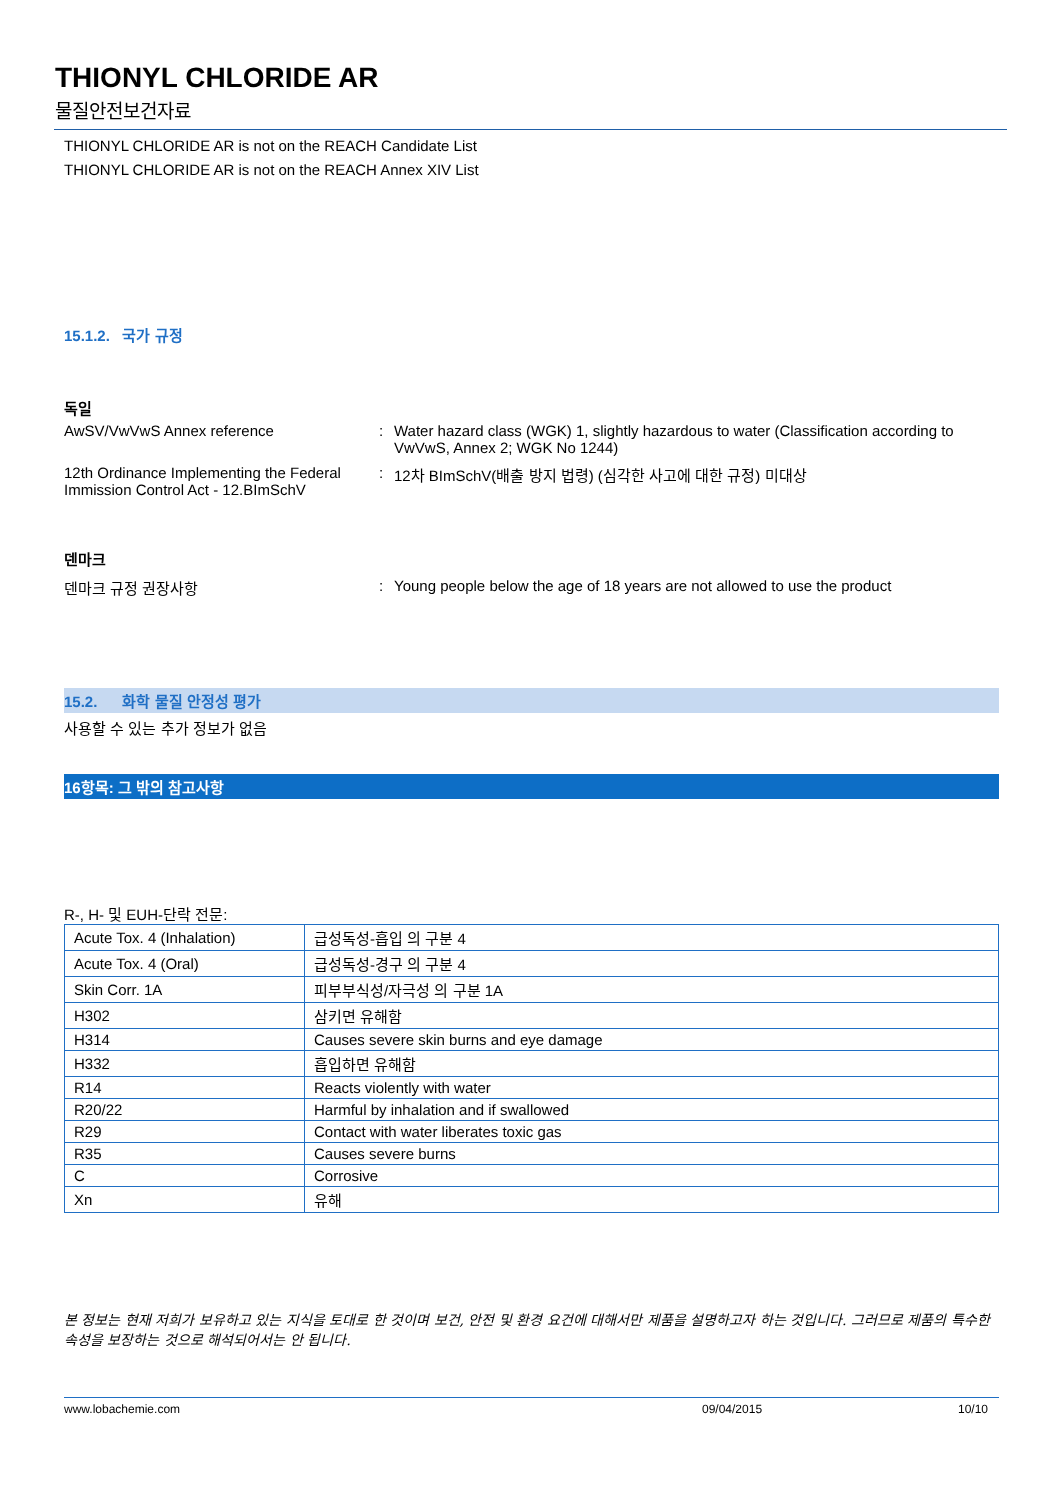THIONYL CHLORIDE AR
물질안전보건자료
THIONYL CHLORIDE AR is not on the REACH Candidate List
THIONYL CHLORIDE AR is not on the REACH Annex XIV List
15.1.2. 국가 규정
독일
AwSV/VwVwS Annex reference : Water hazard class (WGK) 1, slightly hazardous to water (Classification according to VwVwS, Annex 2; WGK No 1244)
12th Ordinance Implementing the Federal Immission Control Act - 12.BImSchV
: 12차 BImSchV(배출 방지 법령) (심각한 사고에 대한 규정) 미대상
덴마크
덴마크 규정 권장사항 : Young people below the age of 18 years are not allowed to use the product
15.2. 화학 물질 안정성 평가
사용할 수 있는 추가 정보가 없음
16항목: 그 밖의 참고사항
R-, H- 및 EUH-단락 전문:
| Acute Tox. 4 (Inhalation) | 급성독성-흡입 의 구분 4 |
| Acute Tox. 4 (Oral) | 급성독성-경구 의 구분 4 |
| Skin Corr. 1A | 피부부식성/자극성 의 구분 1A |
| H302 | 삼키면 유해함 |
| H314 | Causes severe skin burns and eye damage |
| H332 | 흡입하면 유해함 |
| R14 | Reacts violently with water |
| R20/22 | Harmful by inhalation and if swallowed |
| R29 | Contact with water liberates toxic gas |
| R35 | Causes severe burns |
| C | Corrosive |
| Xn | 유해 |
본 정보는 현재 저희가 보유하고 있는 지식을 토대로 한 것이며 보건, 안전 및 환경 요건에 대해서만 제품을 설명하고자 하는 것입니다. 그러므로 제품의 특수한 속성을 보장하는 것으로 해석되어서는 안 됩니다.
www.lobachemie.com 09/04/2015 10/10